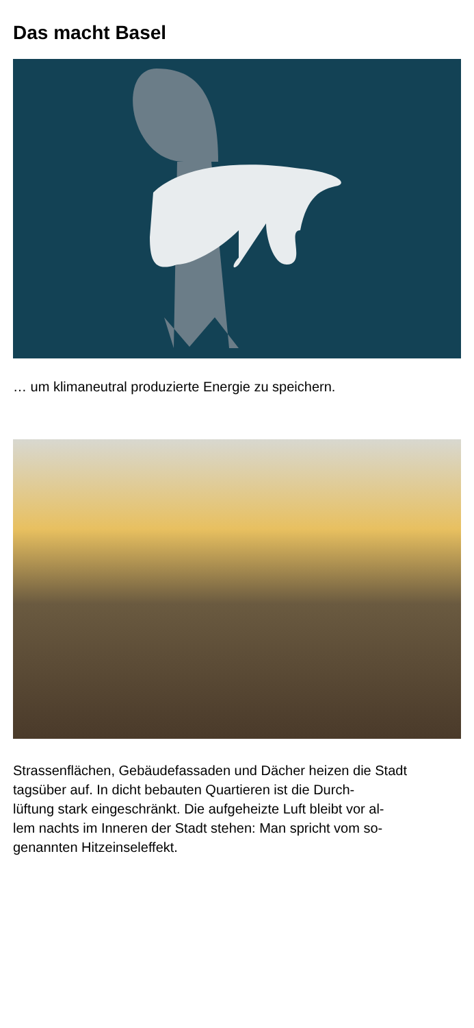Das macht Basel
… um klimaneutral produzierte Energie zu speichern.
Strassenflächen, Gebäudefassaden und Dächer heizen die Stadt tagsüber auf. In dicht bebauten Quartieren ist die Durch-
lüftung stark eingeschränkt. Die aufgeheizte Luft bleibt vor al-
lem nachts im Inneren der Stadt stehen: Man spricht vom so-
genannten Hitzeinseleffekt.